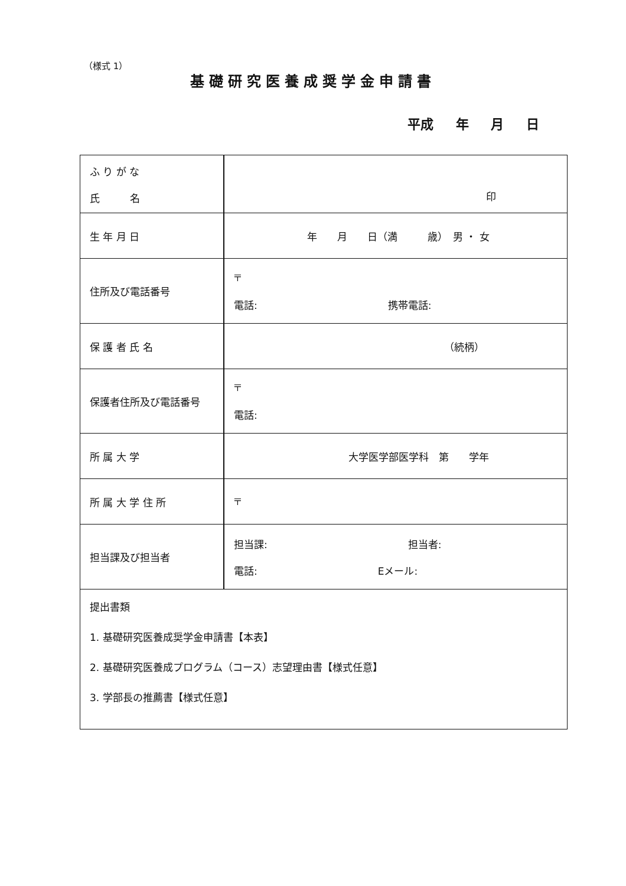（様式 1）
基礎研究医養成奨学金申請書
平成 年 月 日
| ふ り が な 氏 名 | 印 |
| 生 年 月 日 | 年 月 日（満 歳） 男 ・ 女 |
| 住所及び電話番号 | 〒 電話: 携帯電話: |
| 保 護 者 氏 名 | （続柄） |
| 保護者住所及び電話番号 | 〒 電話: |
| 所 属 大 学 | 大学医学部医学科 第 学年 |
| 所 属 大 学 住 所 | 〒 |
| 担当課及び担当者 | 担当課: 担当者: 電話: Eメール: |
| 提出書類 1. 基礎研究医養成奨学金申請書【本表】 2. 基礎研究医養成プログラム（コース）志望理由書【様式任意】 3. 学部長の推薦書【様式任意】 | |